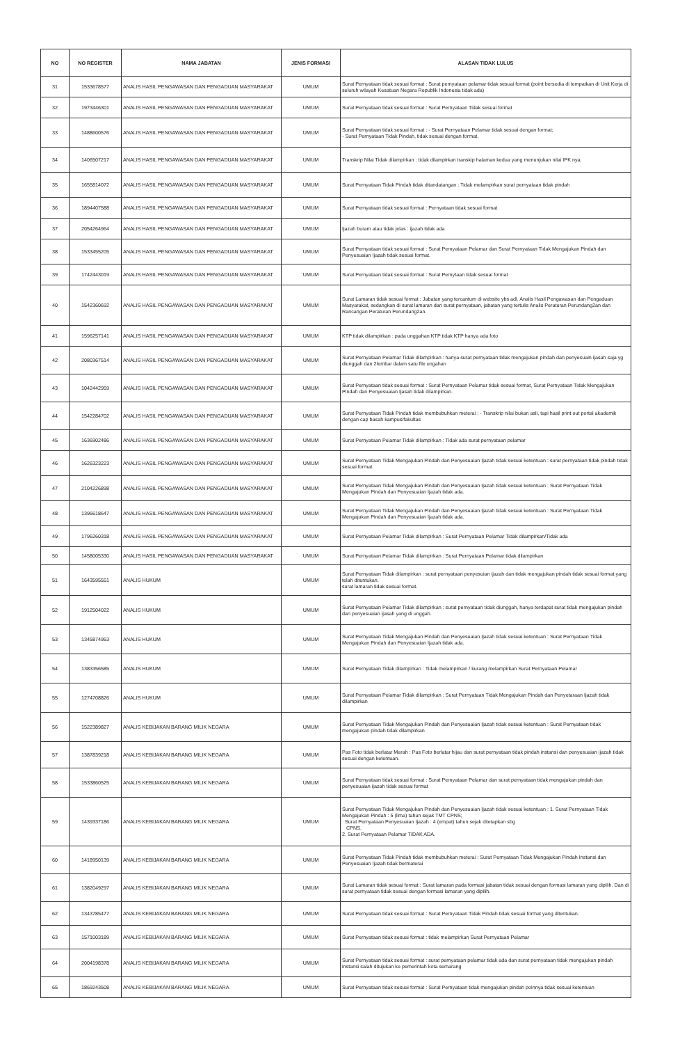| NO | NO REGISTER | NAMA JABATAN | JENIS FORMASI | ALASAN TIDAK LULUS |
| --- | --- | --- | --- | --- |
| 31 | 1533678577 | ANALIS HASIL PENGAWASAN DAN PENGADUAN MASYARAKAT | UMUM | Surat Pernyataan tidak sesuai format : Surat pernyataan pelamar tidak sesuai format (point bersedia di tempatkan di Unit Kerja di seluruh wilayah Kesatuan Negara Republik Indonesia tidak ada) |
| 32 | 1973446301 | ANALIS HASIL PENGAWASAN DAN PENGADUAN MASYARAKAT | UMUM | Surat Pernyataan tidak sesuai format : Surat Pernyataan Tidak sesuai format |
| 33 | 1488600576 | ANALIS HASIL PENGAWASAN DAN PENGADUAN MASYARAKAT | UMUM | Surat Pernyataan tidak sesuai format : - Surat Pernyataan Pelamar tidak sesuai dengan format; - Surat Pernyataan Tidak Pindah, tidak sesuai dengan format. |
| 34 | 1406507217 | ANALIS HASIL PENGAWASAN DAN PENGADUAN MASYARAKAT | UMUM | Transkrip Nilai Tidak dilampirkan : tidak dilampirkan transkip halaman kedua yang menunjukan nilai IPK nya. |
| 35 | 1655814072 | ANALIS HASIL PENGAWASAN DAN PENGADUAN MASYARAKAT | UMUM | Surat Pernyataan Tidak Pindah tidak ditandatangan : Tidak melampirkan surat pernyataan tidak pindah |
| 36 | 1894407588 | ANALIS HASIL PENGAWASAN DAN PENGADUAN MASYARAKAT | UMUM | Surat Pernyataan tidak sesuai format : Pernyataan tidak sesuai format |
| 37 | 2054264964 | ANALIS HASIL PENGAWASAN DAN PENGADUAN MASYARAKAT | UMUM | Ijazah buram atau tidak jelas : ijazah tidak ada |
| 38 | 1533455205 | ANALIS HASIL PENGAWASAN DAN PENGADUAN MASYARAKAT | UMUM | Surat Pernyataan tidak sesuai format : Surat Pernyataan Pelamar dan Surat Pernyataan Tidak Mengajukan Pindah dan Penyesuaian Ijazah tidak sesuai format. |
| 39 | 1742443019 | ANALIS HASIL PENGAWASAN DAN PENGADUAN MASYARAKAT | UMUM | Surat Pernyataan tidak sesuai format : Surat Pernytaan tidak sesuai format |
| 40 | 1542360692 | ANALIS HASIL PENGAWASAN DAN PENGADUAN MASYARAKAT | UMUM | Surat Lamaran tidak sesuai format : Jabatan yang tercantum di website ybs adl. Analis Hasil Pengawasan dan Pengaduan Masyarakat, sedangkan di surat lamaran dan surat pernyataan, jabatan yang tertulis Analis Peraturan Perundang2an dan Rancangan Peraturan Perundang2an. |
| 41 | 1596257141 | ANALIS HASIL PENGAWASAN DAN PENGADUAN MASYARAKAT | UMUM | KTP tidak dilampirkan : pada unggahan KTP tidak KTP hanya ada foto |
| 42 | 2080367514 | ANALIS HASIL PENGAWASAN DAN PENGADUAN MASYARAKAT | UMUM | Surat Pernyataan Pelamar Tidak dilampirkan : hanya surat pernyataan tidak mengajukan pindah dan penyesuain ijasah saja yg diunggah dan 2lembar dalam satu file ungahan |
| 43 | 1042442959 | ANALIS HASIL PENGAWASAN DAN PENGADUAN MASYARAKAT | UMUM | Surat Pernyataan tidak sesuai format : Surat Pernyataan Pelamar tidak sesuai format, Surat Pernyataan Tidak Mengajukan Pindah dan Penyesuaian Ijasah tidak dilampirkan. |
| 44 | 1542284702 | ANALIS HASIL PENGAWASAN DAN PENGADUAN MASYARAKAT | UMUM | Surat Pernyataan Tidak Pindah tidak membubuhkan meterai : - Transkrip nilai bukan asli, tapi hasil print out portal akademik dengan cap basah kampus/fakultas |
| 45 | 1636902486 | ANALIS HASIL PENGAWASAN DAN PENGADUAN MASYARAKAT | UMUM | Surat Pernyataan Pelamar Tidak dilampirkan : Tidak ada surat pernyataan pelamar |
| 46 | 1626323223 | ANALIS HASIL PENGAWASAN DAN PENGADUAN MASYARAKAT | UMUM | Surat Pernyataan Tidak Mengajukan Pindah dan Penyesuaian Ijazah tidak sesuai ketentuan : surat pernyataan tidak pindah tidak sesuai format |
| 47 | 2104226898 | ANALIS HASIL PENGAWASAN DAN PENGADUAN MASYARAKAT | UMUM | Surat Pernyataan Tidak Mengajukan Pindah dan Penyesuaian Ijazah tidak sesuai ketentuan : Surat Pernyataan Tidak Mengajukan Pindah dan Penyesuaian Ijazah tidak ada. |
| 48 | 1396618647 | ANALIS HASIL PENGAWASAN DAN PENGADUAN MASYARAKAT | UMUM | Surat Pernyataan Tidak Mengajukan Pindah dan Penyesuaian Ijazah tidak sesuai ketentuan : Surat Pernyataan Tidak Mengajukan Pindah dan Penyesuaian Ijazah tidak ada. |
| 49 | 1796260318 | ANALIS HASIL PENGAWASAN DAN PENGADUAN MASYARAKAT | UMUM | Surat Pernyataan Pelamar Tidak dilampirkan : Surat Pernyataan Pelamar Tidak dilampirkan/Tidak ada |
| 50 | 1458005330 | ANALIS HASIL PENGAWASAN DAN PENGADUAN MASYARAKAT | UMUM | Surat Pernyataan Pelamar Tidak dilampirkan : Surat Pernyataan Pelamar tidak dilampirkan |
| 51 | 1643595551 | ANALIS HUKUM | UMUM | Surat Pernyataan Tidak dilampirkan : surat pernyataan penyesuian ijazah dan tidak mengajukan pindah tidak sesuai format yang telah ditentukan. surat lamaran tidak sesuai format. |
| 52 | 1912504022 | ANALIS HUKUM | UMUM | Surat Pernyataan Pelamar Tidak dilampirkan : surat pernyataan tidak diunggah, hanya terdapat surat tidak mengajukan pindah dan penyesuaian ijasah yang di unggah. |
| 53 | 1345874953 | ANALIS HUKUM | UMUM | Surat Pernyataan Tidak Mengajukan Pindah dan Penyesuaian Ijazah tidak sesuai ketentuan : Surat Pernyataan Tidak Mengajukan Pindah dan Penyesuaian Ijazah tidak ada. |
| 54 | 1383356585 | ANALIS HUKUM | UMUM | Surat Pernyataan Tidak dilampirkan : Tidak melampirkan / kurang melampirkan Surat Pernyataan Pelamar |
| 55 | 1274708826 | ANALIS HUKUM | UMUM | Surat Pernyataan Pelamar Tidak dilampirkan : Surat Pernyataan Tidak Mengajukan Pindah dan Penyetaraan Ijazah tidak dilampirkan |
| 56 | 1522389827 | ANALIS KEBIJAKAN BARANG MILIK NEGARA | UMUM | Surat Pernyataan Tidak Mengajukan Pindah dan Penyesuaian Ijazah tidak sesuai ketentuan : Surat Pernyataan tidak mengajukan pindah tidak dilampirkan |
| 57 | 1387839218 | ANALIS KEBIJAKAN BARANG MILIK NEGARA | UMUM | Pas Foto tidak berlatar Merah : Pas Foto berlatar hijau dan surat pernyataan tidak pindah instansi dan penyesuaian ijazah tidak sesuai dengan ketentuan. |
| 58 | 1533860525 | ANALIS KEBIJAKAN BARANG MILIK NEGARA | UMUM | Surat Pernyataan tidak sesuai format : Surat Pernyataan Pelamar dan surat pernyataan tidak mengajukan pindah dan penyesuaian ijazah tidak sesuai format |
| 59 | 1439337186 | ANALIS KEBIJAKAN BARANG MILIK NEGARA | UMUM | Surat Pernyataan Tidak Mengajukan Pindah dan Penyesuaian Ijazah tidak sesuai ketentuan : 1. Surat Pernyataan Tidak Mengajukan Pindah : 5 (lima) tahun sejak TMT CPNS; Surat Pernyataan Penyesuaian Ijazah : 4 (empat) tahun sejak ditetapkan sbg CPNS. 2. Surat Pernyataan Pelamar TIDAK ADA. |
| 60 | 1418950139 | ANALIS KEBIJAKAN BARANG MILIK NEGARA | UMUM | Surat Pernyataan Tidak Pindah tidak membubuhkan meterai : Surat Pernyataan Tidak Mengajukan Pindah Instansi dan Penyesuaian Ijazah tidak bermaterai |
| 61 | 1382049297 | ANALIS KEBIJAKAN BARANG MILIK NEGARA | UMUM | Surat Lamaran tidak sesuai format : Surat lamaran pada formasi jabatan tidak sesuai dengan formasi lamaran yang dipilih. Dan di surat pernyataan tidak sesuai dengan formasi lamaran yang dipilih. |
| 62 | 1343785477 | ANALIS KEBIJAKAN BARANG MILIK NEGARA | UMUM | Surat Pernyataan tidak sesuai format : Surat Pernyataan Tidak Pindah tidak sesuai format yang ditentukan. |
| 63 | 1571003189 | ANALIS KEBIJAKAN BARANG MILIK NEGARA | UMUM | Surat Pernyataan tidak sesuai format : tidak melampirkan Surat Pernyataan Pelamar |
| 64 | 2004198378 | ANALIS KEBIJAKAN BARANG MILIK NEGARA | UMUM | Surat Pernyataan tidak sesuai format : surat pernyataan pelamar tidak ada dan surat pernyataan tidak mengajukan pindah instansi salah ditujukan ke pemerintah kota semarang |
| 65 | 1869243508 | ANALIS KEBIJAKAN BARANG MILIK NEGARA | UMUM | Surat Pernyataan tidak sesuai format : Surat Pernyataan tidak mengajukan pindah poinnya tidak sesuai ketentuan |